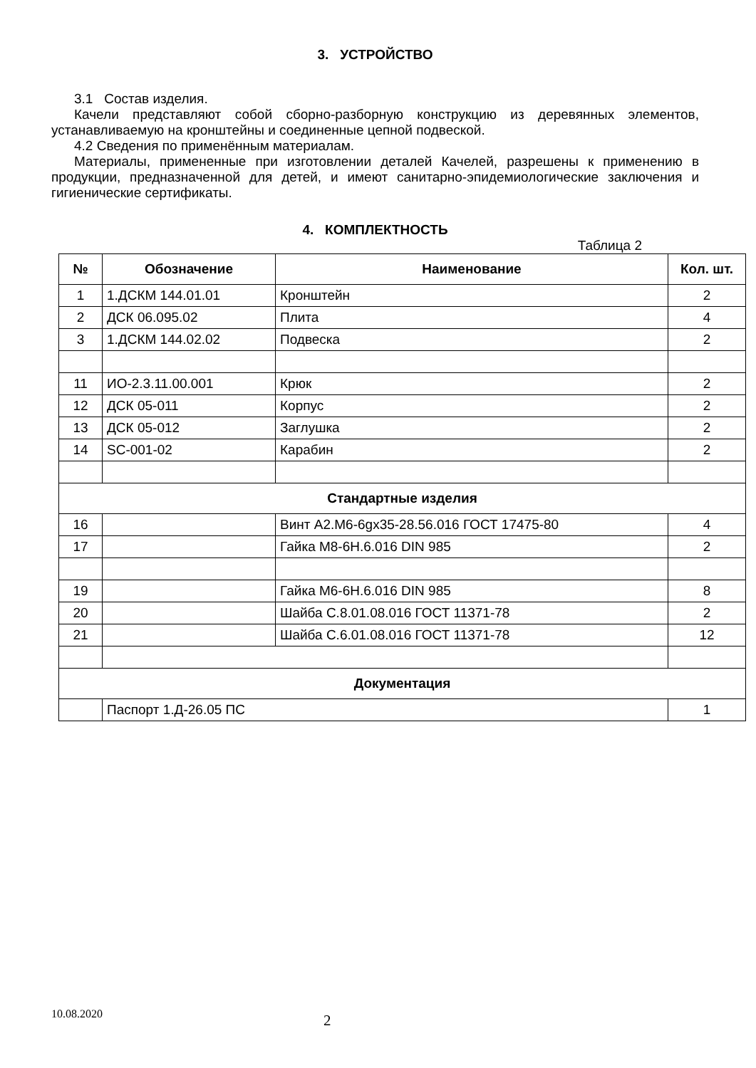3. УСТРОЙСТВО
3.1 Состав изделия.
Качели представляют собой сборно-разборную конструкцию из деревянных элементов, устанавливаемую на кронштейны и соединенные цепной подвеской.
4.2 Сведения по применённым материалам.
Материалы, примененные при изготовлении деталей Качелей, разрешены к применению в продукции, предназначенной для детей, и имеют санитарно-эпидемиологические заключения и гигиенические сертификаты.
4. КОМПЛЕКТНОСТЬ
Таблица 2
| № | Обозначение | Наименование | Кол. шт. |
| --- | --- | --- | --- |
| 1 | 1.ДСКМ 144.01.01 | Кронштейн | 2 |
| 2 | ДСК 06.095.02 | Плита | 4 |
| 3 | 1.ДСКМ 144.02.02 | Подвеска | 2 |
| 11 | ИО-2.3.11.00.001 | Крюк | 2 |
| 12 | ДСК 05-011 | Корпус | 2 |
| 13 | ДСК 05-012 | Заглушка | 2 |
| 14 | SC-001-02 | Карабин | 2 |
| Стандартные изделия | | | |
| 16 | | Винт А2.М6-6gx35-28.56.016 ГОСТ 17475-80 | 4 |
| 17 | | Гайка М8-6Н.6.016 DIN 985 | 2 |
| 19 | | Гайка М6-6Н.6.016 DIN 985 | 8 |
| 20 | | Шайба С.8.01.08.016 ГОСТ 11371-78 | 2 |
| 21 | | Шайба С.6.01.08.016 ГОСТ 11371-78 | 12 |
| Документация | | | |
| | Паспорт 1.Д-26.05 ПС | | 1 |
10.08.2020 2